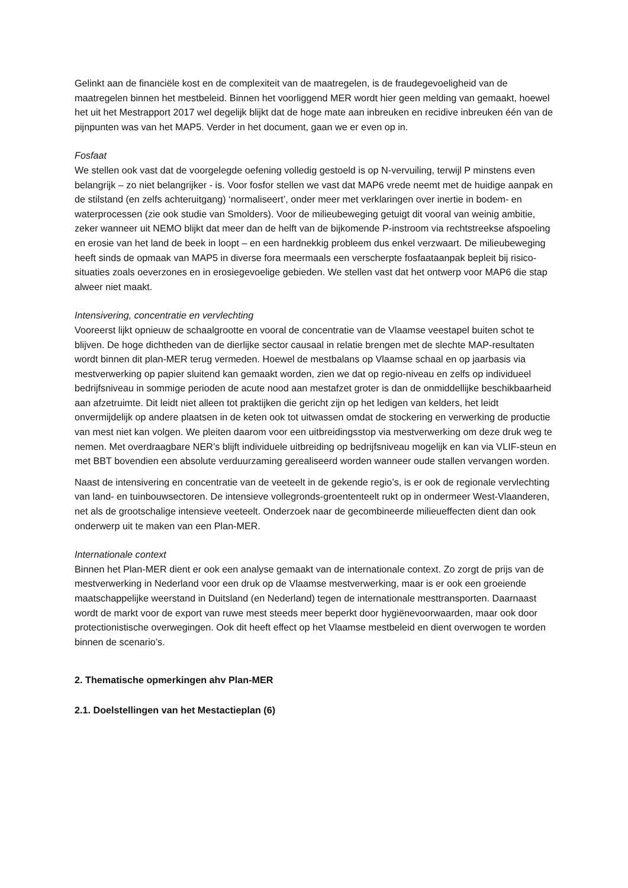Gelinkt aan de financiële kost en de complexiteit van de maatregelen, is de fraudegevoeligheid van de maatregelen binnen het mestbeleid. Binnen het voorliggend MER wordt hier geen melding van gemaakt, hoewel het uit het Mestrapport 2017 wel degelijk blijkt dat de hoge mate aan inbreuken en recidive inbreuken één van de pijnpunten was van het MAP5. Verder in het document, gaan we er even op in.
Fosfaat
We stellen ook vast dat de voorgelegde oefening volledig gestoeld is op N-vervuiling, terwijl P minstens even belangrijk – zo niet belangrijker - is. Voor fosfor stellen we vast dat MAP6 vrede neemt met de huidige aanpak en de stilstand (en zelfs achteruitgang) ‘normaliseert’, onder meer met verklaringen over inertie in bodem- en waterprocessen (zie ook studie van Smolders). Voor de milieubeweging getuigt dit vooral van weinig ambitie, zeker wanneer uit NEMO blijkt dat meer dan de helft van de bijkomende P-instroom via rechtstreekse afspoeling en erosie van het land de beek in loopt – en een hardnekkig probleem dus enkel verzwaart. De milieubeweging heeft sinds de opmaak van MAP5 in diverse fora meermaals een verscherpte fosfaataanpak bepleit bij risico-situaties zoals oeverzones en in erosiegevoelige gebieden. We stellen vast dat het ontwerp voor MAP6 die stap alweer niet maakt.
Intensivering, concentratie en vervlechting
Vooreerst lijkt opnieuw de schaalgrootte en vooral de concentratie van de Vlaamse veestapel buiten schot te blijven. De hoge dichtheden van de dierlijke sector causaal in relatie brengen met de slechte MAP-resultaten wordt binnen dit plan-MER terug vermeden. Hoewel de mestbalans op Vlaamse schaal en op jaarbasis via mestverwerking op papier sluitend kan gemaakt worden, zien we dat op regio-niveau en zelfs op individueel bedrijfsniveau in sommige perioden de acute nood aan mestafzet groter is dan de onmiddellijke beschikbaarheid aan afzetruimte. Dit leidt niet alleen tot praktijken die gericht zijn op het ledigen van kelders, het leidt onvermijdelijk op andere plaatsen in de keten ook tot uitwassen omdat de stockering en verwerking de productie van mest niet kan volgen. We pleiten daarom voor een uitbreidingsstop via mestverwerking om deze druk weg te nemen. Met overdraagbare NER’s blijft individuele uitbreiding op bedrijfsniveau mogelijk en kan via VLIF-steun en met BBT bovendien een absolute verduurzaming gerealiseerd worden wanneer oude stallen vervangen worden.
Naast de intensivering en concentratie van de veeteelt in de gekende regio’s, is er ook de regionale vervlechting van land- en tuinbouwsectoren. De intensieve vollegronds-groententeelt rukt op in ondermeer West-Vlaanderen, net als de grootschalige intensieve veeteelt. Onderzoek naar de gecombineerde milieueffecten dient dan ook onderwerp uit te maken van een Plan-MER.
Internationale context
Binnen het Plan-MER dient er ook een analyse gemaakt van de internationale context. Zo zorgt de prijs van de mestverwerking in Nederland voor een druk op de Vlaamse mestverwerking, maar is er ook een groeiende maatschappelijke weerstand in Duitsland (en Nederland) tegen de internationale mesttransporten. Daarnaast wordt de markt voor de export van ruwe mest steeds meer beperkt door hygiënevoorwaarden, maar ook door protectionistische overwegingen. Ook dit heeft effect op het Vlaamse mestbeleid en dient overwogen te worden binnen de scenario’s.
2. Thematische opmerkingen ahv Plan-MER
2.1. Doelstellingen van het Mestactieplan (6)